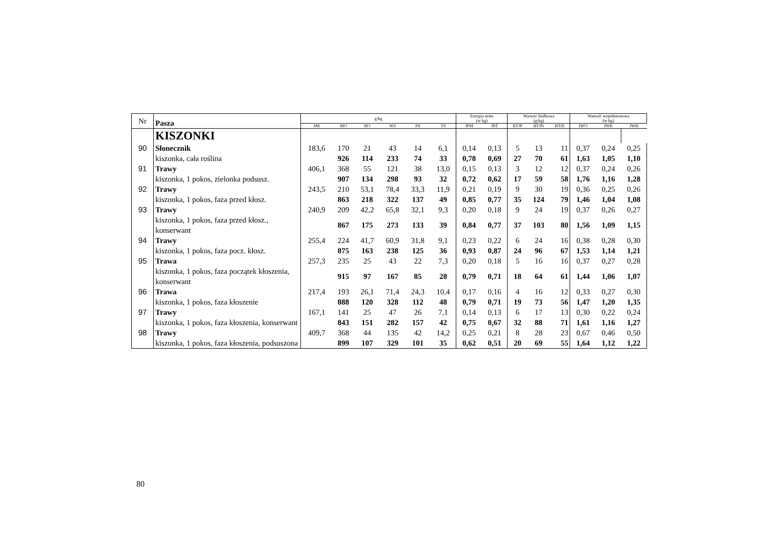| Nr | Pasza | g/kg | | | | | | Energia netto (w kg) | | Wartość białkowa (g/kg) | | | Wartość wypełnieniowa (w kg) | | |
| --- | --- | --- | --- | --- | --- | --- | --- | --- | --- | --- | --- | --- | --- | --- | --- |
| | | SM | MO | BO | WS | PS | TS | JPM | JPŻ | BTJP | BTJN | BTJE | JWO | JWK | JWB |
| | KISZONKI | | | | | | | | | | | | | | |
| 90 | Słonecznik | 183,6 | 170 | 21 | 43 | 14 | 6,1 | 0,14 | 0,13 | 5 | 13 | 11 | 0,37 | 0,24 | 0,25 |
| | kiszonka, cała roślina | | 926 | 114 | 233 | 74 | 33 | 0,78 | 0,69 | 27 | 70 | 61 | 1,63 | 1,05 | 1,10 |
| 91 | Trawy | 406,1 | 368 | 55 | 121 | 38 | 13,0 | 0,15 | 0,13 | 3 | 12 | 12 | 0,37 | 0,24 | 0,26 |
| | kiszonka, 1 pokos, zielonka podsusz. | | 907 | 134 | 298 | 93 | 32 | 0,72 | 0,62 | 17 | 59 | 58 | 1,76 | 1,16 | 1,28 |
| 92 | Trawy | 243,5 | 210 | 53,1 | 78,4 | 33,3 | 11,9 | 0,21 | 0,19 | 9 | 30 | 19 | 0,36 | 0,25 | 0,26 |
| | kiszonka, 1 pokos, faza przed kłosz. | | 863 | 218 | 322 | 137 | 49 | 0,85 | 0,77 | 35 | 124 | 79 | 1,46 | 1,04 | 1,08 |
| 93 | Trawy | 240,9 | 209 | 42,2 | 65,8 | 32,1 | 9,3 | 0,20 | 0,18 | 9 | 24 | 19 | 0,37 | 0,26 | 0,27 |
| | kiszonka, 1 pokos, faza przed kłosz., konserwant | | 867 | 175 | 273 | 133 | 39 | 0,84 | 0,77 | 37 | 103 | 80 | 1,56 | 1,09 | 1,15 |
| 94 | Trawy | 255,4 | 224 | 41,7 | 60,9 | 31,8 | 9,1 | 0,23 | 0,22 | 6 | 24 | 16 | 0,38 | 0,28 | 0,30 |
| | kiszonka, 1 pokos, faza pocz. kłosz. | | 875 | 163 | 238 | 125 | 36 | 0,93 | 0,87 | 24 | 96 | 67 | 1,53 | 1,14 | 1,21 |
| 95 | Trawa | 257,3 | 235 | 25 | 43 | 22 | 7,3 | 0,20 | 0,18 | 5 | 16 | 16 | 0,37 | 0,27 | 0,28 |
| | kiszonka, 1 pokos, faza początek kłoszenia, konserwant | | 915 | 97 | 167 | 85 | 28 | 0,79 | 0,71 | 18 | 64 | 61 | 1,44 | 1,06 | 1,07 |
| 96 | Trawa | 217,4 | 193 | 26,1 | 71,4 | 24,3 | 10,4 | 0,17 | 0,16 | 4 | 16 | 12 | 0,33 | 0,27 | 0,30 |
| | kiszonka, 1 pokos, faza kłoszenie | | 888 | 120 | 328 | 112 | 48 | 0,79 | 0,71 | 19 | 73 | 56 | 1,47 | 1,20 | 1,35 |
| 97 | Trawy | 167,1 | 141 | 25 | 47 | 26 | 7,1 | 0,14 | 0,13 | 6 | 17 | 13 | 0,30 | 0,22 | 0,24 |
| | kiszonka, 1 pokos, faza kłoszenia, konserwant | | 843 | 151 | 282 | 157 | 42 | 0,75 | 0,67 | 32 | 88 | 71 | 1,61 | 1,16 | 1,27 |
| 98 | Trawy | 409,7 | 368 | 44 | 135 | 42 | 14,2 | 0,25 | 0,21 | 8 | 28 | 23 | 0,67 | 0,46 | 0,50 |
| | kiszonka, 1 pokos, faza kłoszenia, podsuszona | | 899 | 107 | 329 | 101 | 35 | 0,62 | 0,51 | 20 | 69 | 55 | 1,64 | 1,12 | 1,22 |
80